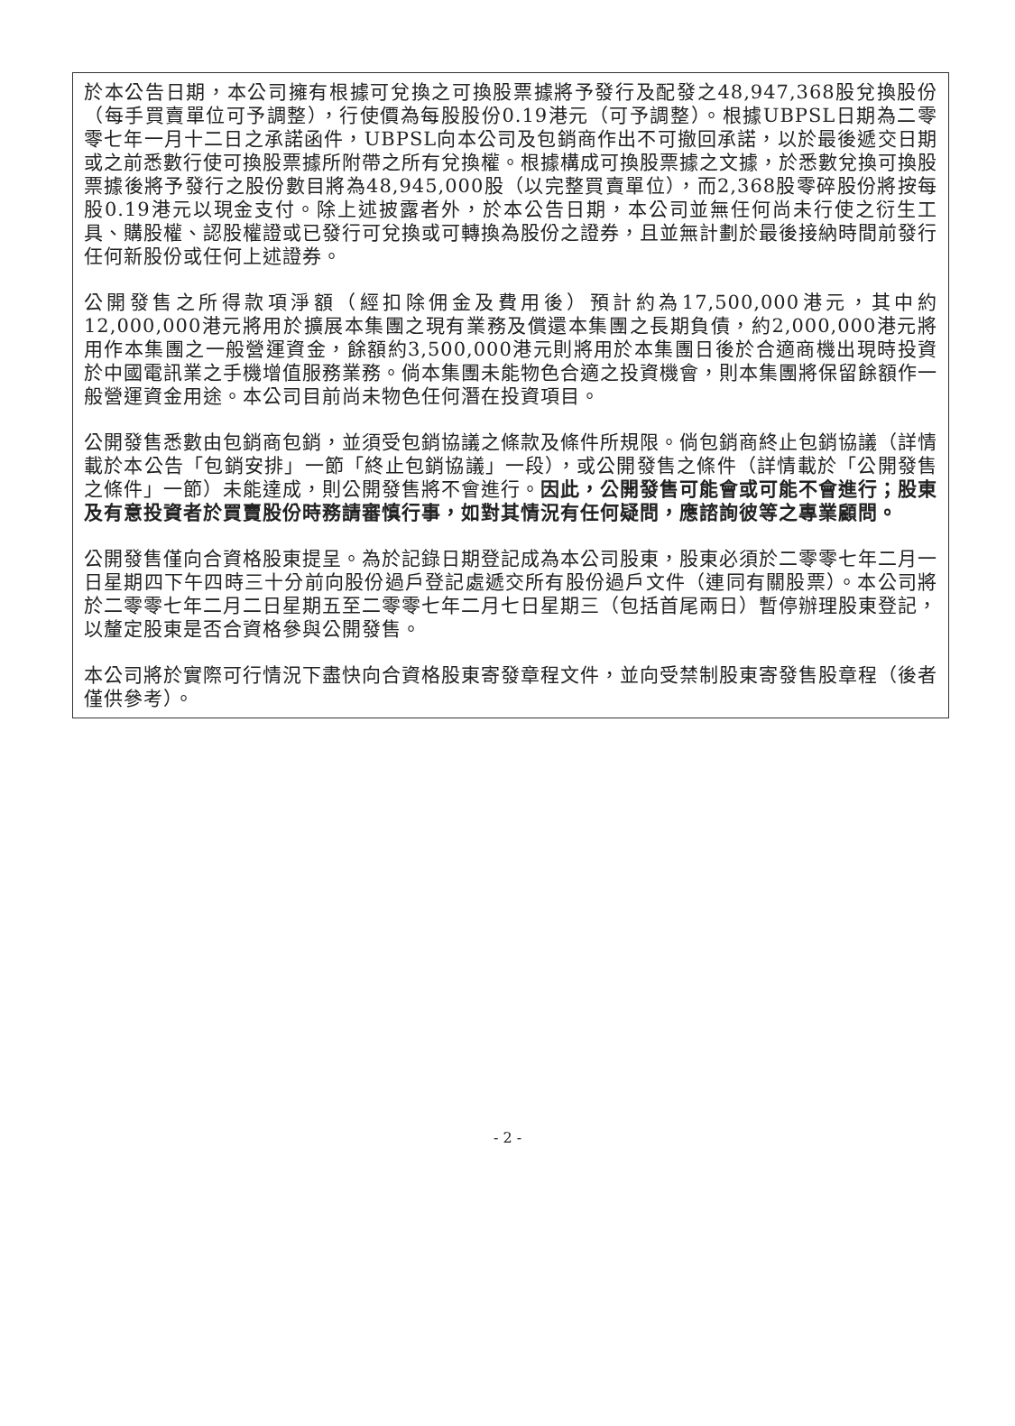於本公告日期，本公司擁有根據可兌換之可換股票據將予發行及配發之48,947,368股兌換股份（每手買賣單位可予調整），行使價為每股股份0.19港元（可予調整）。根據UBPSL日期為二零零七年一月十二日之承諾函件，UBPSL向本公司及包銷商作出不可撤回承諾，以於最後遞交日期或之前悉數行使可換股票據所附帶之所有兌換權。根據構成可換股票據之文據，於悉數兌換可換股票據後將予發行之股份數目將為48,945,000股（以完整買賣單位），而2,368股零碎股份將按每股0.19港元以現金支付。除上述披露者外，於本公告日期，本公司並無任何尚未行使之衍生工具、購股權、認股權證或已發行可兌換或可轉換為股份之證券，且並無計劃於最後接納時間前發行任何新股份或任何上述證券。
公開發售之所得款項淨額（經扣除佣金及費用後）預計約為17,500,000港元，其中約12,000,000港元將用於擴展本集團之現有業務及償還本集團之長期負債，約2,000,000港元將用作本集團之一般營運資金，餘額約3,500,000港元則將用於本集團日後於合適商機出現時投資於中國電訊業之手機增值服務業務。倘本集團未能物色合適之投資機會，則本集團將保留餘額作一般營運資金用途。本公司目前尚未物色任何潛在投資項目。
公開發售悉數由包銷商包銷，並須受包銷協議之條款及條件所規限。倘包銷商終止包銷協議（詳情載於本公告「包銷安排」一節「終止包銷協議」一段），或公開發售之條件（詳情載於「公開發售之條件」一節）未能達成，則公開發售將不會進行。因此，公開發售可能會或可能不會進行；股東及有意投資者於買賣股份時務請審慎行事，如對其情況有任何疑問，應諮詢彼等之專業顧問。
公開發售僅向合資格股東提呈。為於記錄日期登記成為本公司股東，股東必須於二零零七年二月一日星期四下午四時三十分前向股份過戶登記處遞交所有股份過戶文件（連同有關股票）。本公司將於二零零七年二月二日星期五至二零零七年二月七日星期三（包括首尾兩日）暫停辦理股東登記，以釐定股東是否合資格參與公開發售。
本公司將於實際可行情況下盡快向合資格股東寄發章程文件，並向受禁制股東寄發售股章程（後者僅供參考）。
- 2 -